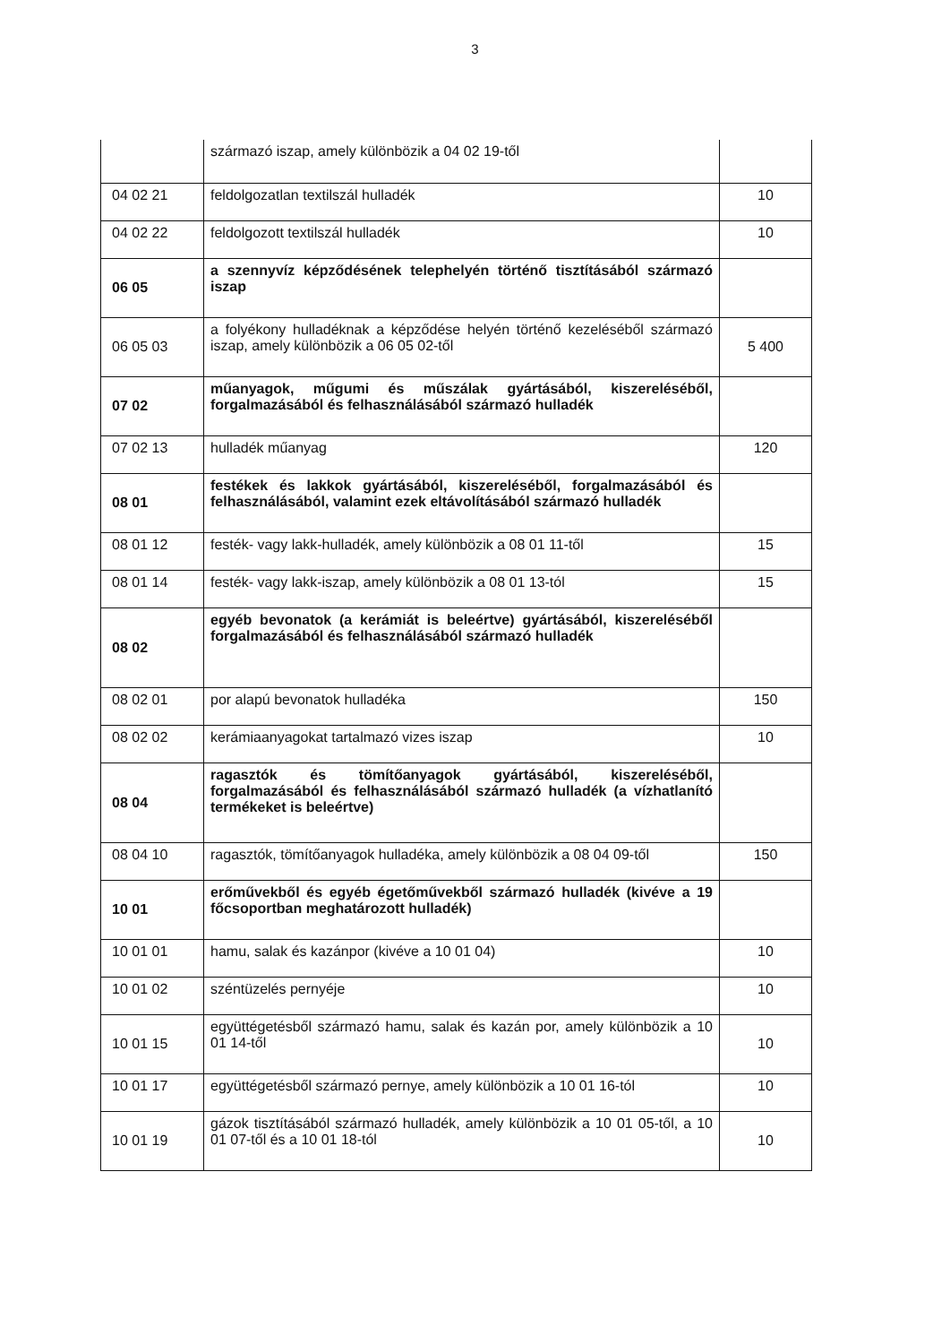3
| | származó iszap, amely különbözik a 04 02 19-től | |
| 04 02 21 | feldolgozatlan textilszál hulladék | 10 |
| 04 02 22 | feldolgozott textilszál hulladék | 10 |
| 06 05 | a szennyvíz képződésének telephelyén történő tisztításából származó iszap | |
| 06 05 03 | a folyékony hulladéknak a képződése helyén történő kezeléséből származó iszap, amely különbözik a 06 05 02-től | 5 400 |
| 07 02 | műanyagok, műgumi és műszálak gyártásából, kiszereléséből, forgalmazásából és felhasználásából származó hulladék | |
| 07 02 13 | hulladék műanyag | 120 |
| 08 01 | festékek és lakkok gyártásából, kiszereléséből, forgalmazásából és felhasználásából, valamint ezek eltávolításából származó hulladék | |
| 08 01 12 | festék- vagy lakk-hulladék, amely különbözik a 08 01 11-től | 15 |
| 08 01 14 | festék- vagy lakk-iszap, amely különbözik a 08 01 13-tól | 15 |
| 08 02 | egyéb bevonatok (a kerámiát is beleértve) gyártásából, kiszereléséből forgalmazásából és felhasználásából származó hulladék | |
| 08 02 01 | por alapú bevonatok hulladéka | 150 |
| 08 02 02 | kerámiaanyagokat tartalmazó vizes iszap | 10 |
| 08 04 | ragasztók és tömítőanyagok gyártásából, kiszereléséből, forgalmazásából és felhasználásából származó hulladék (a vízhatlanító termékeket is beleértve) | |
| 08 04 10 | ragasztók, tömítőanyagok hulladéka, amely különbözik a 08 04 09-től | 150 |
| 10 01 | erőművekből és egyéb égetőművekből származó hulladék (kivéve a 19 főcsoportban meghatározott hulladék) | |
| 10 01 01 | hamu, salak és kazánpor (kivéve a 10 01 04) | 10 |
| 10 01 02 | széntüzelés pernyéje | 10 |
| 10 01 15 | együttégetésből származó hamu, salak és kazán por, amely különbözik a 10 01 14-től | 10 |
| 10 01 17 | együttégetésből származó pernye, amely különbözik a 10 01 16-tól | 10 |
| 10 01 19 | gázok tisztításából származó hulladék, amely különbözik a 10 01 05-től, a 10 01 07-től és a 10 01 18-tól | 10 |